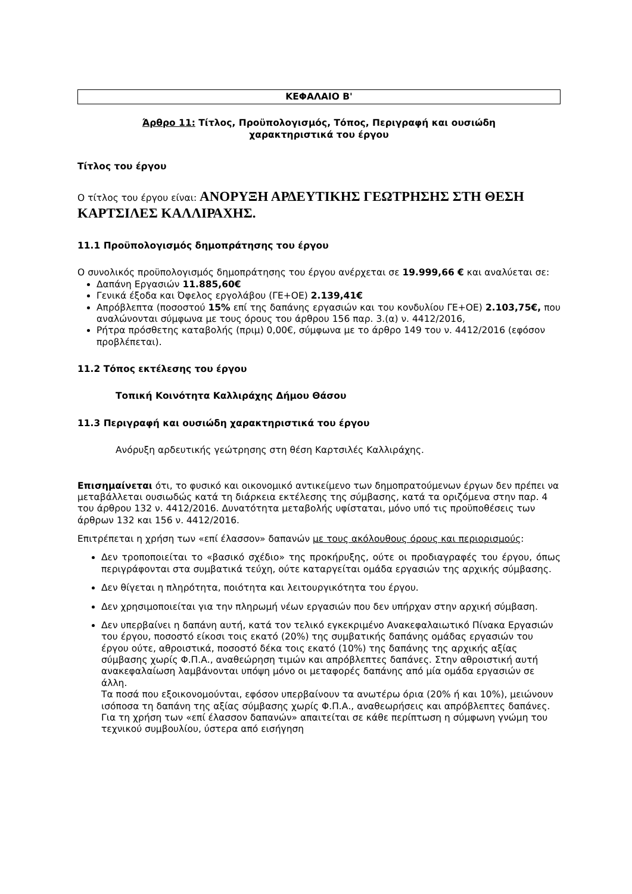ΚΕΦΑΛΑΙΟ Β'
Άρθρο 11: Τίτλος, Προϋπολογισμός, Τόπος, Περιγραφή και ουσιώδη
χαρακτηριστικά του έργου
Τίτλος του έργου
Ο τίτλος του έργου είναι: ΑΝΟΡΥΞΗ ΑΡΔΕΥΤΙΚΗΣ ΓΕΩΤΡΗΣΗΣ ΣΤΗ ΘΕΣΗ ΚΑΡΤΣΙΛΕΣ ΚΑΛΛΙΡΑΧΗΣ.
11.1 Προϋπολογισμός δημοπράτησης του έργου
Ο συνολικός προϋπολογισμός δημοπράτησης του έργου ανέρχεται σε 19.999,66 € και αναλύεται σε:
Δαπάνη Εργασιών 11.885,60€
Γενικά έξοδα και Όφελος εργολάβου (ΓΕ+ΟΕ) 2.139,41€
Απρόβλεπτα (ποσοστού 15% επί της δαπάνης εργασιών και του κονδυλίου ΓΕ+ΟΕ) 2.103,75€, που αναλώνονται σύμφωνα με τους όρους του άρθρου 156 παρ. 3.(α) ν. 4412/2016,
Ρήτρα πρόσθετης καταβολής (πριμ) 0,00€, σύμφωνα με το άρθρο 149 του ν. 4412/2016 (εφόσον προβλέπεται).
11.2 Τόπος εκτέλεσης του έργου
Τοπική Κοινότητα Καλλιράχης Δήμου Θάσου
11.3 Περιγραφή και ουσιώδη χαρακτηριστικά του έργου
Ανόρυξη αρδευτικής γεώτρησης στη θέση Καρτσιλές Καλλιράχης.
Επισημαίνεται ότι, το φυσικό και οικονομικό αντικείμενο των δημοπρατούμενων έργων δεν πρέπει να μεταβάλλεται ουσιωδώς κατά τη διάρκεια εκτέλεσης της σύμβασης, κατά τα οριζόμενα στην παρ. 4 του άρθρου 132 ν. 4412/2016. Δυνατότητα μεταβολής υφίσταται, μόνο υπό τις προϋποθέσεις των άρθρων 132 και 156 ν. 4412/2016.
Επιτρέπεται η χρήση των «επί έλασσον» δαπανών με τους ακόλουθους όρους και περιορισμούς:
Δεν τροποποιείται το «βασικό σχέδιο» της προκήρυξης, ούτε οι προδιαγραφές του έργου, όπως περιγράφονται στα συμβατικά τεύχη, ούτε καταργείται ομάδα εργασιών της αρχικής σύμβασης.
Δεν θίγεται η πληρότητα, ποιότητα και λειτουργικότητα του έργου.
Δεν χρησιμοποιείται για την πληρωμή νέων εργασιών που δεν υπήρχαν στην αρχική σύμβαση.
Δεν υπερβαίνει η δαπάνη αυτή, κατά τον τελικό εγκεκριμένο Ανακεφαλαιωτικό Πίνακα Εργασιών του έργου, ποσοστό είκοσι τοις εκατό (20%) της συμβατικής δαπάνης ομάδας εργασιών του έργου ούτε, αθροιστικά, ποσοστό δέκα τοις εκατό (10%) της δαπάνης της αρχικής αξίας σύμβασης χωρίς Φ.Π.Α., αναθεώρηση τιμών και απρόβλεπτες δαπάνες. Στην αθροιστική αυτή ανακεφαλαίωση λαμβάνονται υπόψη μόνο οι μεταφορές δαπάνης από μία ομάδα εργασιών σε άλλη.
Τα ποσά που εξοικονομούνται, εφόσον υπερβαίνουν τα ανωτέρω όρια (20% ή και 10%), μειώνουν ισόποσα τη δαπάνη της αξίας σύμβασης χωρίς Φ.Π.Α., αναθεωρήσεις και απρόβλεπτες δαπάνες. Για τη χρήση των «επί έλασσον δαπανών» απαιτείται σε κάθε περίπτωση η σύμφωνη γνώμη του τεχνικού συμβουλίου, ύστερα από εισήγηση